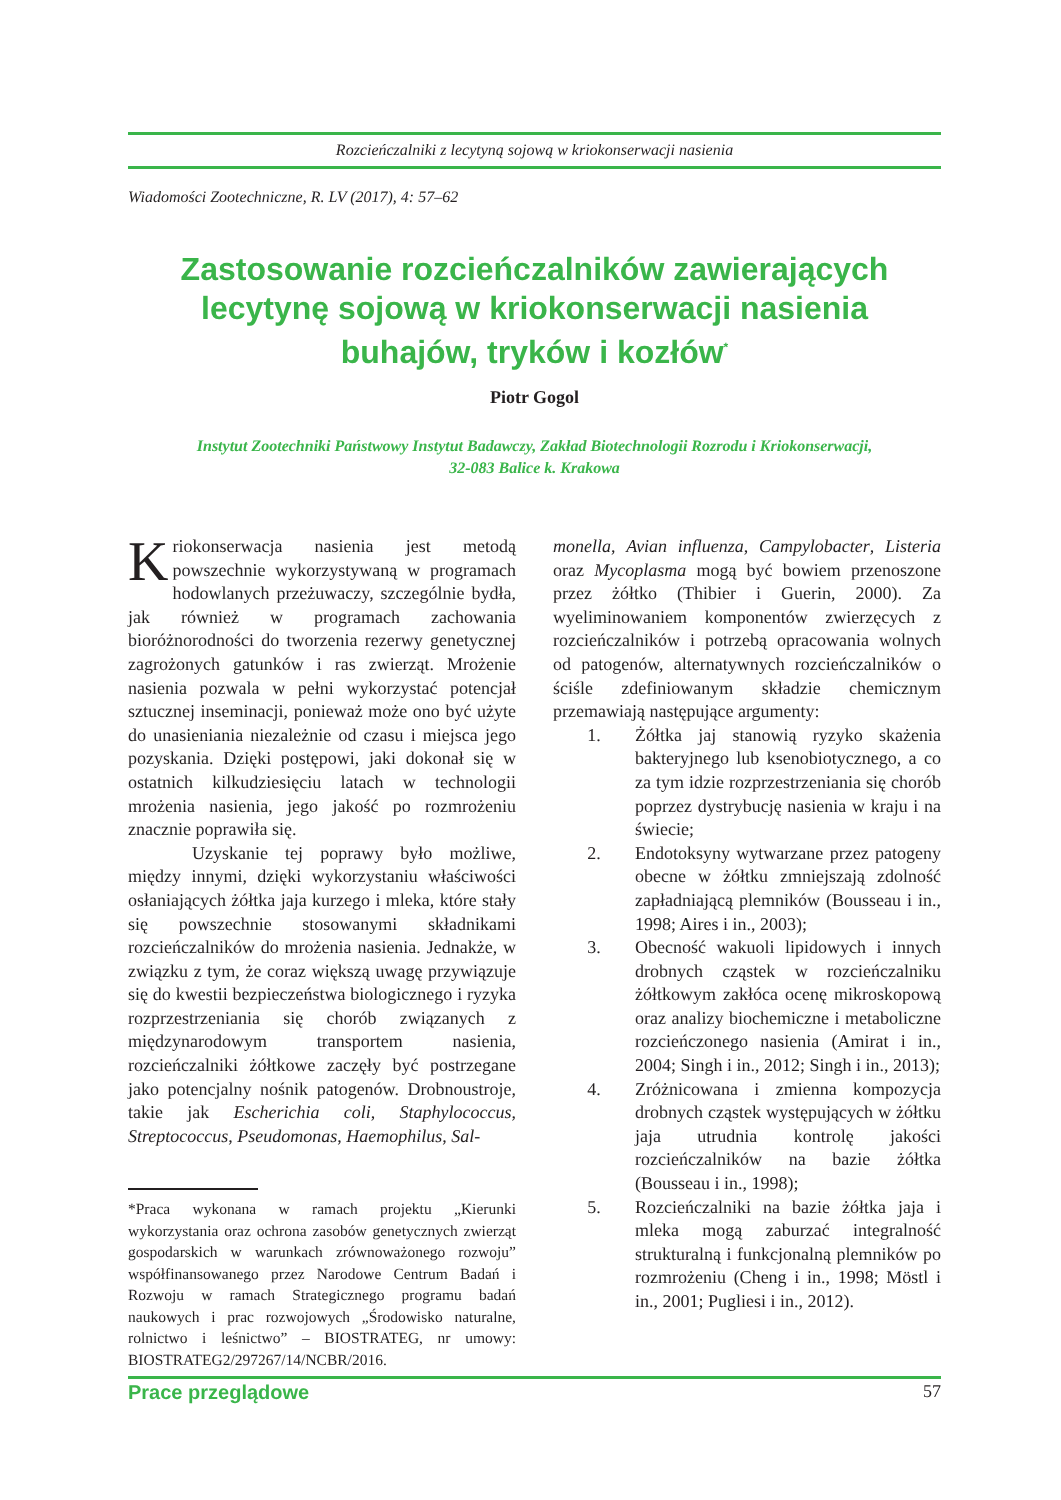Rozcieńczalniki z lecytyną sojową w kriokonserwacji nasienia
Wiadomości Zootechniczne, R. LV (2017), 4: 57–62
Zastosowanie rozcieńczalników zawierających
lecytynę sojową w kriokonserwacji nasienia
buhajów, tryków i kozłów<sup>*</sup>
Piotr Gogol
Instytut Zootechniki Państwowy Instytut Badawczy, Zakład Biotechnologii Rozrodu i Kriokonserwacji,
32-083 Balice k. Krakowa
Kriokonserwacja nasienia jest metodą powszechnie wykorzystywaną w programach hodowlanych przeżuwaczy, szczególnie bydła, jak również w programach zachowania bioróżnorodności do tworzenia rezerwy genetycznej zagrożonych gatunków i ras zwierząt. Mrożenie nasienia pozwala w pełni wykorzystać potencjał sztucznej inseminacji, ponieważ może ono być użyte do unasieniania niezależnie od czasu i miejsca jego pozyskania. Dzięki postępowi, jaki dokonał się w ostatnich kilkudziesięciu latach w technologii mrożenia nasienia, jego jakość po rozmrożeniu znacznie poprawiła się.
Uzyskanie tej poprawy było możliwe, między innymi, dzięki wykorzystaniu właściwości osłaniających żółtka jaja kurzego i mleka, które stały się powszechnie stosowanymi składnikami rozcieńczalników do mrożenia nasienia. Jednakże, w związku z tym, że coraz większą uwagę przywiązuje się do kwestii bezpieczeństwa biologicznego i ryzyka rozprzestrzeniania się chorób związanych z międzynarodowym transportem nasienia, rozcieńczalniki żółtkowe zaczęły być postrzegane jako potencjalny nośnik patogenów. Drobnoustroje, takie jak Escherichia coli, Staphylococcus, Streptococcus, Pseudomonas, Haemophilus, Sal-
*Praca wykonana w ramach projektu „Kierunki wykorzystania oraz ochrona zasobów genetycznych zwierząt gospodarskich w warunkach zrównoważonego rozwoju” współfinansowanego przez Narodowe Centrum Badań i Rozwoju w ramach Strategicznego programu badań naukowych i prac rozwojowych „Środowisko naturalne, rolnictwo i leśnictwo” – BIOSTRATEG, nr umowy: BIOSTRATEG2/297267/14/NCBR/2016.
monella, Avian influenza, Campylobacter, Listeria oraz Mycoplasma mogą być bowiem przenoszone przez żółtko (Thibier i Guerin, 2000). Za wyeliminowaniem komponentów zwierzęcych z rozcieńczalników i potrzebą opracowania wolnych od patogenów, alternatywnych rozcieńczalników o ściśle zdefiniowanym składzie chemicznym przemawiają następujące argumenty:
1. Żółtka jaj stanowią ryzyko skażenia bakteryjnego lub ksenobiotycznego, a co za tym idzie rozprzestrzeniania się chorób poprzez dystrybucję nasienia w kraju i na świecie;
2. Endotoksyny wytwarzane przez patogeny obecne w żółtku zmniejszają zdolność zapładniającą plemników (Bousseau i in., 1998; Aires i in., 2003);
3. Obecność wakuoli lipidowych i innych drobnych cząstek w rozcieńczalniku żółtkowym zakłóca ocenę mikroskopową oraz analizy biochemiczne i metaboliczne rozcieńczonego nasienia (Amirat i in., 2004; Singh i in., 2012; Singh i in., 2013);
4. Zróżnicowana i zmienna kompozycja drobnych cząstek występujących w żółtku jaja utrudnia kontrolę jakości rozcieńczalników na bazie żółtka (Bousseau i in., 1998);
5. Rozcieńczalniki na bazie żółtka jaja i mleka mogą zaburzać integralność strukturalną i funkcjonalną plemników po rozmrożeniu (Cheng i in., 1998; Möstl i in., 2001; Pugliesi i in., 2012).
Prace przeglądowe 57